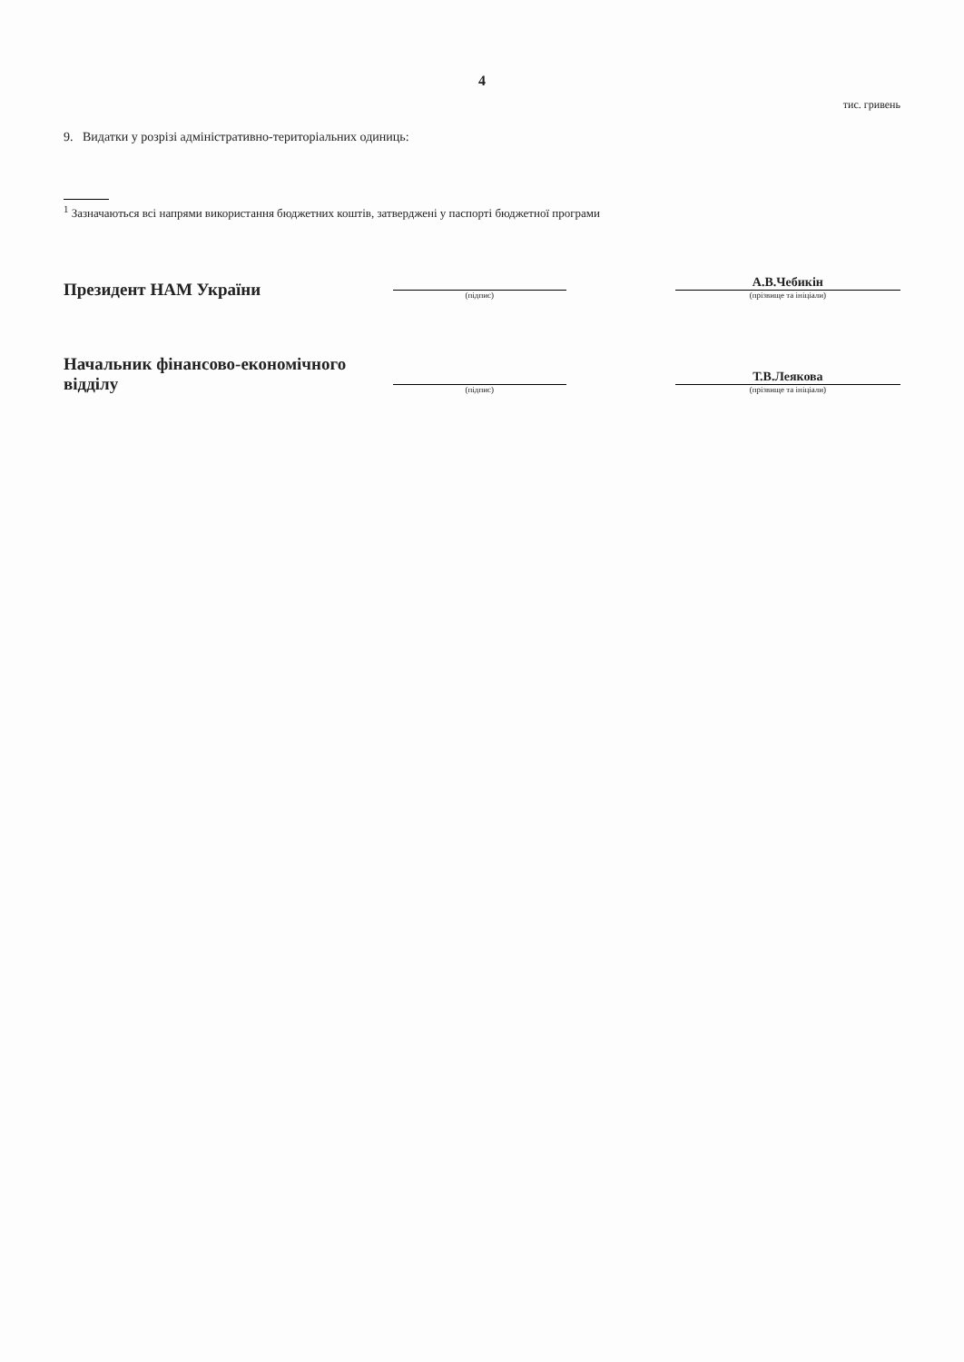4
тис. гривень
9. Видатки у розрізі адміністративно-територіальних одиниць:
<sup>1</sup> Зазначаються всі напрями використання бюджетних коштів, затверджені у паспорті бюджетної програми
Президент НАМ України
(підпис)
А.В.Чебикін
(прізвище та ініціали)
Начальник фінансово-економічного відділу
(підпис)
Т.В.Леякова
(прізвище та ініціали)